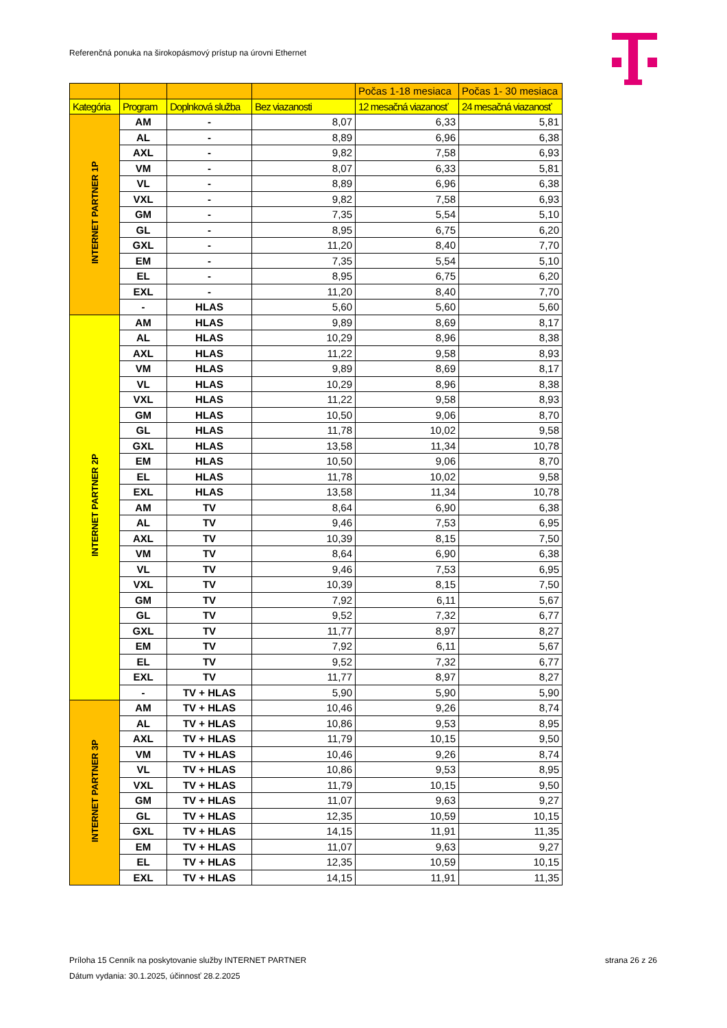Referenčná ponuka na širokopásmový prístup na úrovni Ethernet
| | | | | Počas 1-18 mesiaca | Počas 1- 30 mesiaca |
| --- | --- | --- | --- | --- | --- |
| Kategória | Program | Doplnková služba | Bez viazanosti | 12 mesačná viazanosť | 24 mesačná viazanosť |
| INTERNET PARTNER 1P | AM | - | 8,07 | 6,33 | 5,81 |
| | AL | - | 8,89 | 6,96 | 6,38 |
| | AXL | - | 9,82 | 7,58 | 6,93 |
| | VM | - | 8,07 | 6,33 | 5,81 |
| | VL | - | 8,89 | 6,96 | 6,38 |
| | VXL | - | 9,82 | 7,58 | 6,93 |
| | GM | - | 7,35 | 5,54 | 5,10 |
| | GL | - | 8,95 | 6,75 | 6,20 |
| | GXL | - | 11,20 | 8,40 | 7,70 |
| | EM | - | 7,35 | 5,54 | 5,10 |
| | EL | - | 8,95 | 6,75 | 6,20 |
| | EXL | - | 11,20 | 8,40 | 7,70 |
| | - | HLAS | 5,60 | 5,60 | 5,60 |
| INTERNET PARTNER 2P | AM | HLAS | 9,89 | 8,69 | 8,17 |
| | AL | HLAS | 10,29 | 8,96 | 8,38 |
| | AXL | HLAS | 11,22 | 9,58 | 8,93 |
| | VM | HLAS | 9,89 | 8,69 | 8,17 |
| | VL | HLAS | 10,29 | 8,96 | 8,38 |
| | VXL | HLAS | 11,22 | 9,58 | 8,93 |
| | GM | HLAS | 10,50 | 9,06 | 8,70 |
| | GL | HLAS | 11,78 | 10,02 | 9,58 |
| | GXL | HLAS | 13,58 | 11,34 | 10,78 |
| | EM | HLAS | 10,50 | 9,06 | 8,70 |
| | EL | HLAS | 11,78 | 10,02 | 9,58 |
| | EXL | HLAS | 13,58 | 11,34 | 10,78 |
| | AM | TV | 8,64 | 6,90 | 6,38 |
| | AL | TV | 9,46 | 7,53 | 6,95 |
| | AXL | TV | 10,39 | 8,15 | 7,50 |
| | VM | TV | 8,64 | 6,90 | 6,38 |
| | VL | TV | 9,46 | 7,53 | 6,95 |
| | VXL | TV | 10,39 | 8,15 | 7,50 |
| | GM | TV | 7,92 | 6,11 | 5,67 |
| | GL | TV | 9,52 | 7,32 | 6,77 |
| | GXL | TV | 11,77 | 8,97 | 8,27 |
| | EM | TV | 7,92 | 6,11 | 5,67 |
| | EL | TV | 9,52 | 7,32 | 6,77 |
| | EXL | TV | 11,77 | 8,97 | 8,27 |
| | - | TV + HLAS | 5,90 | 5,90 | 5,90 |
| INTERNET PARTNER 3P | AM | TV + HLAS | 10,46 | 9,26 | 8,74 |
| | AL | TV + HLAS | 10,86 | 9,53 | 8,95 |
| | AXL | TV + HLAS | 11,79 | 10,15 | 9,50 |
| | VM | TV + HLAS | 10,46 | 9,26 | 8,74 |
| | VL | TV + HLAS | 10,86 | 9,53 | 8,95 |
| | VXL | TV + HLAS | 11,79 | 10,15 | 9,50 |
| | GM | TV + HLAS | 11,07 | 9,63 | 9,27 |
| | GL | TV + HLAS | 12,35 | 10,59 | 10,15 |
| | GXL | TV + HLAS | 14,15 | 11,91 | 11,35 |
| | EM | TV + HLAS | 11,07 | 9,63 | 9,27 |
| | EL | TV + HLAS | 12,35 | 10,59 | 10,15 |
| | EXL | TV + HLAS | 14,15 | 11,91 | 11,35 |
strana 26 z 26 Príloha 15 Cenník na poskytovanie služby INTERNET PARTNER
Dátum vydania: 30.1.2025, účinnosť 28.2.2025